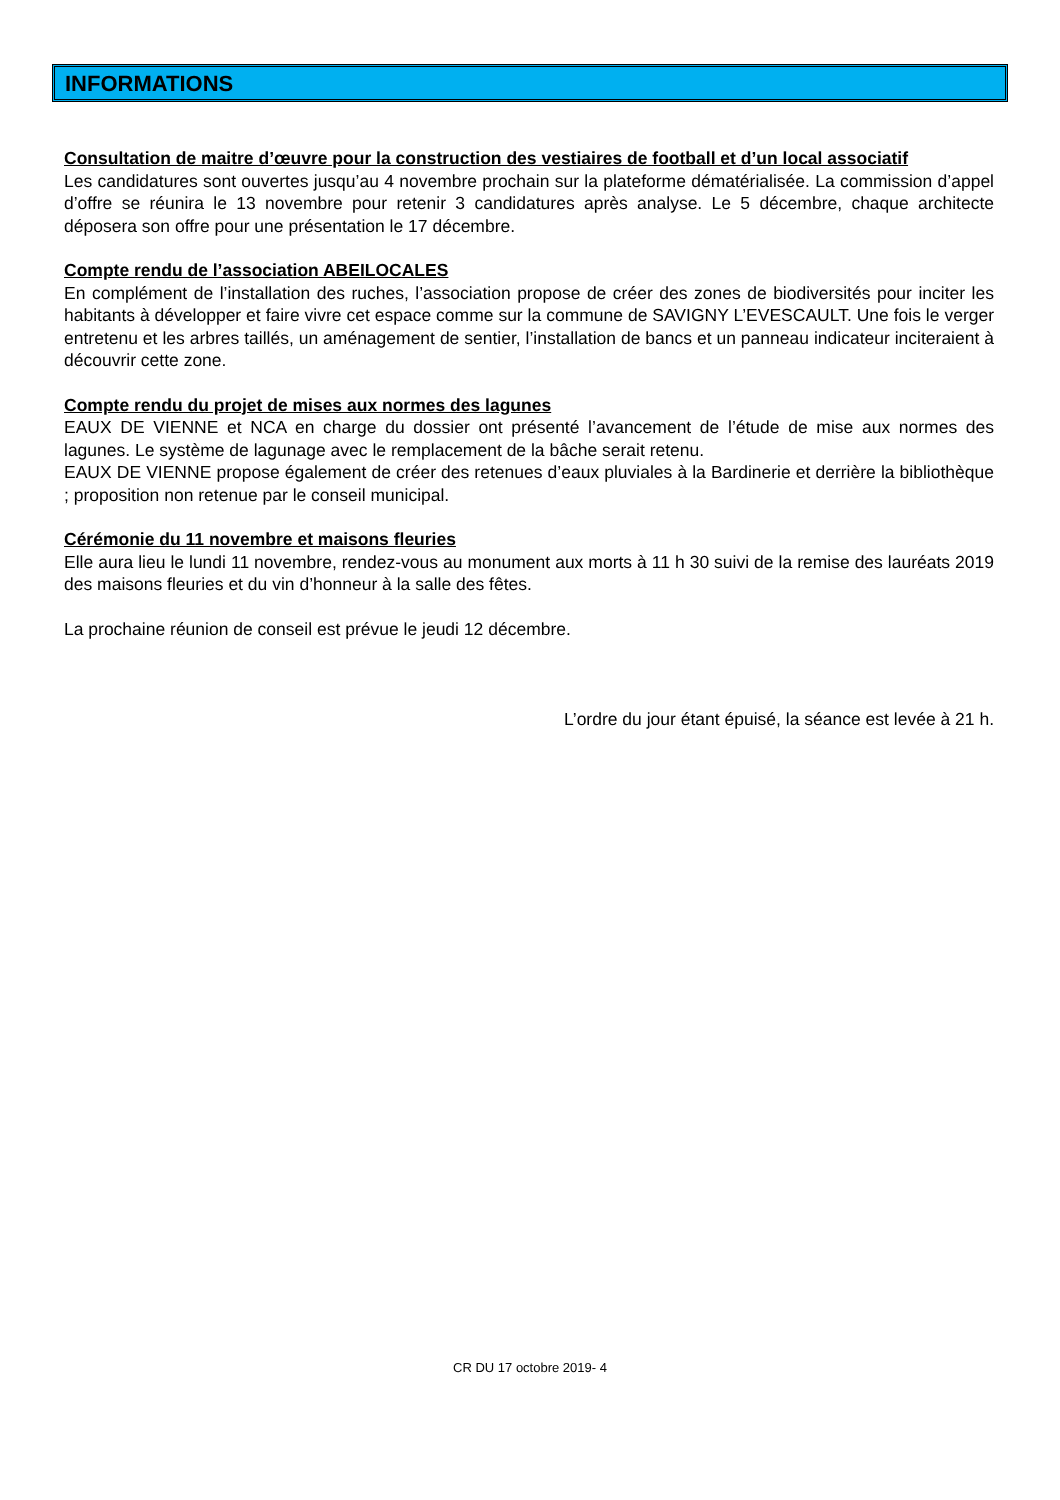INFORMATIONS
Consultation de maitre d’œuvre pour la construction des vestiaires de football et d’un local associatif
Les candidatures sont ouvertes jusqu’au 4 novembre prochain sur la plateforme dématérialisée. La commission d’appel d’offre se réunira le 13 novembre pour retenir 3 candidatures après analyse. Le 5 décembre, chaque architecte déposera son offre pour une présentation le 17 décembre.
Compte rendu de l’association ABEILOCALES
En complément de l’installation des ruches, l’association propose de créer des zones de biodiversités pour inciter les habitants à développer et faire vivre cet espace comme sur la commune de SAVIGNY L’EVESCAULT. Une fois le verger entretenu et les arbres taillés, un aménagement de sentier, l’installation de bancs et un panneau indicateur inciteraient à découvrir cette zone.
Compte rendu du projet de mises aux normes des lagunes
EAUX DE VIENNE et NCA en charge du dossier ont présenté l’avancement de l’étude de mise aux normes des lagunes. Le système de lagunage avec le remplacement de la bâche serait retenu.
EAUX DE VIENNE propose également de créer des retenues d’eaux pluviales à la Bardinerie et derrière la bibliothèque ; proposition non retenue par le conseil municipal.
Cérémonie du 11 novembre et maisons fleuries
Elle aura lieu le lundi 11 novembre, rendez-vous au monument aux morts à 11 h 30 suivi de la remise des lauréats 2019 des maisons fleuries et du vin d’honneur à la salle des fêtes.
La prochaine réunion de conseil est prévue le jeudi 12 décembre.
L’ordre du jour étant épuisé, la séance est levée à 21 h.
CR DU 17 octobre 2019- 4